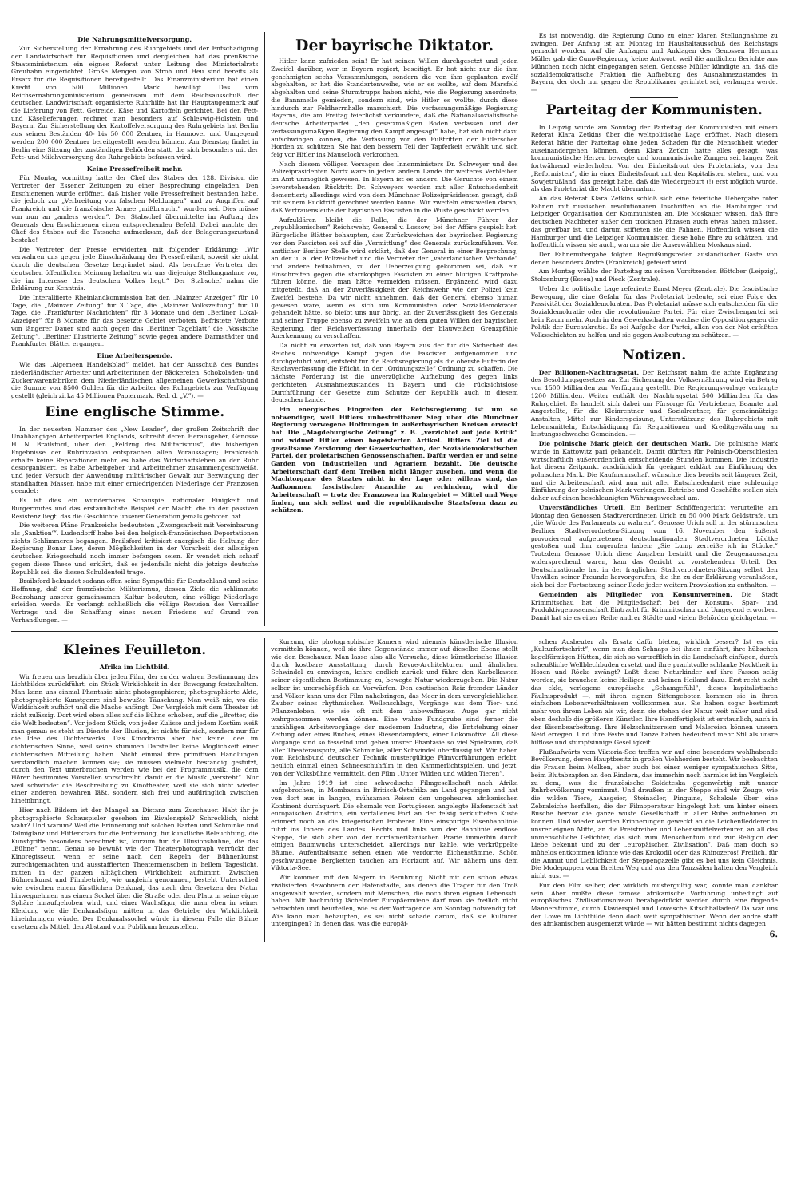Die Nahrungsmittelversorgung.
Zur Sicherstellung der Ernährung des Ruhrgebiets und der Entschädigung der Landwirtschaft für Requisitionen und dergleichen hat das preußische Staatsministerium ein eignes Referat unter Leitung des Ministerialrats Greuhahn eingerichtet. Große Mengen von Stroh und Heu sind bereits als Ersatz für die Requisitionen bereitgestellt. Das Finanzministerium hat einen Kredit von 500 Millionen Mark bewilligt. Das vom Reichsernährungsministerium gemeinsam mit dem Reichsausschuß der deutschen Landwirtschaft organisierte Ruhrhilfe hat ihr Hauptaugenmerk auf die Lieferung von Fett, Getreide, Käse und Kartoffeln gerichtet. Bei den Fett- und Käselieferungen rechnet man besonders auf Schleswig-Holstein und Bayern. Zur Sicherstellung der Kartoffelversorgung des Ruhrgebiets hat Berlin aus seinen Beständen 40- bis 50 000 Zentner, in Hannover und Umgegend werden 200 000 Zentner bereitgestellt werden können. Am Dienstag findet in Berlin eine Sitzung der zuständigen Behörden statt, die sich besonders mit der Fett- und Milchversorgung des Ruhrgebiets befassen wird.
Keine Pressefreiheit mehr.
Für Montag vormittag hatte der Chef des Stabes der 128. Division die Vertreter der Essener Zeitungen zu einer Besprechung eingeladen. Den Erschienenen wurde eröffnet, daß bisher volle Pressefreiheit bestanden habe, die jedoch zur „Verbreitung von falschen Meldungen“ und zu Angriffen auf Frankreich und die französische Armee „mißbraucht“ worden sei. Dies müsse von nun an „anders werden“. Der Stabschef übermittelte im Auftrag des Generals den Erschienenen einen entsprechenden Befehl. Dabei machte der Chef des Stabes auf die Tatsache aufmerksam, daß der Belagerungszustand bestehe!
Die Vertreter der Presse erwiderten mit folgender Erklärung: „Wir verwahren uns gegen jede Einschränkung der Pressefreiheit, soweit sie nicht durch die deutschen Gesetze begründet sind. Als berufene Vertreter der deutschen öffentlichen Meinung behalten wir uns diejenige Stellungnahme vor, die im Interesse des deutschen Volkes liegt.“ Der Stabschef nahm die Erklärung zur Kenntnis.
Die Interalliierte Rheinlandkommission hat den „Mainzer Anzeiger“ für 10 Tage, die „Mainzer Zeitung“ für 3 Tage, die „Mainzer Volkszeitung“ für 10 Tage, die „Frankfurter Nachrichten“ für 3 Monate und den „Berliner Lokal-Anzeiger“ für 8 Monate für das besetzte Gebiet verboten. Befristete Verbote von längerer Dauer sind auch gegen das „Berliner Tageblatt“ die „Vossische Zeitung“, „Berliner Illustrierte Zeitung“ sowie gegen andere Darmstädter und Frankfurter Blätter ergangen.
Eine Arbeiterspende.
Wie das „Algemeen Handelsblad“ meldet, hat der Ausschuß des Bundes niederländischer Arbeiter und Arbeiterinnen der Bäckereien, Schokoladen- und Zuckerwarenfabriken dem Niederländischen allgemeinen Gewerkschaftsbund die Summe von 8500 Gulden für die Arbeiter des Ruhrgebiets zur Verfügung gestellt (gleich zirka 45 Millionen Papiermark. Red. d. „V.“). —
Eine englische Stimme.
In der neuesten Nummer des „New Leader“, der großen Zeitschrift der Unabhängigen Arbeiterpartei Englands, schreibt deren Herausgeber, Genosse H. N. Brailsford, über den „Feldzug des Militarismus“, die bisherigen Ergebnisse der Ruhrinvasion entsprächen allen Voraussagen; Frankreich erhalte keine Reparationen mehr, es habe das Wirtschaftsleben an der Ruhr desorganisiert, es habe Arbeitgeber und Arbeitnehmer zusammengeschweißt, und jeder Versuch der Anwendung militärischer Gewalt zur Bezwingung der standhaften Massen habe mit einer erniedrigenden Niederlage der Franzosen geendet:
Es ist dies ein wunderbares Schauspiel nationaler Einigkeit und Bürgermutes und das erstaunlichste Beispiel der Macht, die in der passiven Resistenz liegt, das die Geschichte unserer Generation jemals geboten hat.
Die weiteren Pläne Frankreichs bedeuteten „Zwangsarbeit mit Vereinbarung als ‚Sanktion‘“. Ludendorff habe bei den belgisch-französischen Deportationen nichts Schlimmeres begangen. Brailsford kritisiert energisch die Haltung der Regierung Bonar Law, deren Möglichkeiten in der Vorarbeit der alleinigen deutschen Kriegsschuld noch immer befangen seien. Er wendet sich scharf gegen diese These und erklärt, daß es jedenfalls nicht die jetzige deutsche Republik sei, die diesen Schuldenteil trage.
Brailsford bekundet sodann offen seine Sympathie für Deutschland und seine Hoffnung, daß der französische Militarismus, dessen Ziele die schlimmste Bedrohung unserer gemeinsamen Kultur bedeuten, eine völlige Niederlage erleiden werde. Er verlangt schließlich die völlige Revision des Versailler Vertrags und die Schaffung eines neuen Friedens auf Grund von Verhandlungen. —
Der bayrische Diktator.
Hitler kann zufrieden sein! Er hat seinen Willen durchgesetzt und jeden Zweifel darüber, wer in Bayern regiert, beseitigt. Er hat nicht nur die ihm genehmigten sechs Versammlungen, sondern die von ihm geplanten zwölf abgehalten, er hat die Standartenweihe, wie er es wollte, auf dem Marsfeld abgehalten und seine Sturmtrupps haben nicht, wie die Regierung anordnete, die Bannmeile gemieden, sondern sind, wie Hitler es wollte, durch diese hindurch zur Feldherrnhalle marschiert. Die verfassungsmäßige Regierung Bayerns, die am Freitag feierlichst verkündete, daß die Nationalsozialistische deutsche Arbeiterpartei „den gesetzmäßigen Boden verlassen und der verfassungsmäßigen Regierung den Kampf angesagt“ habe, hat sich nicht dazu aufschwingen können, die Verfassung vor den Fußtritten der Hitlerschen Horden zu schützen. Sie hat den bessern Teil der Tapferkeit erwählt und sich feig vor Hitler ins Mauseloch verkrochen.
Nach diesem völligen Versagen des Innenministers Dr. Schweyer und des Polizeipräsidenten Nortz wäre in jedem andern Lande ihr weiteres Verbleiben im Amt unmöglich gewesen. In Bayern ist es anders. Die Gerüchte von einem bevorstehenden Rücktritt Dr. Schweyers werden mit aller Entschiedenheit dementiert; allerdings wird von dem Münchner Polizeipräsidenten gesagt, daß mit seinem Rücktritt gerechnet werden könne. Wir zweifeln einstweilen daran, daß Vertrauensleute der bayrischen Fascisten in die Wüste geschickt werden.
Aufzuklären bleibt die Rolle, die der Münchner Führer der „republikanischen“ Reichswehr, General v. Lossow, bei der Affäre gespielt hat. Bürgerliche Blätter behaupten, das Zurückweichen der bayrischen Regierung vor den Fascisten sei auf die „Vermittlung“ des Generals zurückzuführen. Von amtlicher Berliner Stelle wird erklärt, daß der General in einer Besprechung, an der u. a. der Polizeichef und die Vertreter der „vaterländischen Verbände“ und andere teilnahmen, zu der Ueberzeugung gekommen sei, daß ein Einschreiten gegen die starrköpfigen Fascisten zu einer blutigen Kraftprobe führen könne, die man hätte vermeiden müssen. Ergänzend wird dazu mitgeteilt, daß an der Zuverlässigkeit der Reichswehr wie der Polizei kein Zweifel bestehe. Da wir nicht annehmen, daß der General ebenso human gewesen wäre, wenn es sich um Kommunisten oder Sozialdemokraten gehandelt hätte, so bleibt uns nur übrig, an der Zuverlässigkeit des Generals und seiner Truppe ebenso zu zweifeln wie an dem guten Willen der bayrischen Regierung, der Reichsverfassung innerhalb der blauweißen Grenzpfähle Anerkennung zu verschaffen.
Da nicht zu erwarten ist, daß von Bayern aus der für die Sicherheit des Reiches notwendige Kampf gegen die Fascisten aufgenommen und durchgeführt wird, entsteht für die Reichsregierung als die oberste Hüterin der Reichsverfassung die Pflicht, in der „Ordnungszelle“ Ordnung zu schaffen. Die nächste Forderung ist die unverzügliche Aufhebung des gegen links gerichteten Ausnahmezustandes in Bayern und die rücksichtslose Durchführung der Gesetze zum Schutze der Republik auch in diesem deutschen Lande.
Ein energisches Eingreifen der Reichsregierung ist um so notwendiger, weil Hitlers unbestreitbarer Sieg über die Münchner Regierung verwegene Hoffnungen in außerbayrischen Kreisen erweckt hat. Die „Magdeburgische Zeitung“ z. B. „verzichtet auf jede Kritik“ und widmet Hitler einen begeisterten Artikel. Hitlers Ziel ist die gewaltsame Zerstörung der Gewerkschaften, der Sozialdemokratischen Partei, der proletarischen Genossenschaften. Dafür werden er und seine Garden von Industriellen und Agrariern bezahlt. Die deutsche Arbeiterschaft darf dem Treiben nicht länger zusehen, und wenn die Machtorgane des Staates nicht in der Lage oder willens sind, das Aufkommen fascistischer Anarchie zu verhindern, wird die Arbeiterschaft — trotz der Franzosen im Ruhrgebiet — Mittel und Wege finden, um sich selbst und die republikanische Staatsform dazu zu schützen.
Es ist notwendig, die Regierung Cuno zu einer klaren Stellungnahme zu zwingen. Der Anfang ist am Montag im Haushaltausschuß des Reichstags gemacht worden. Auf die Anfragen und Anklagen des Genossen Hermann Müller gab die Cuno-Regierung keine Antwort, weil die amtlichen Berichte aus München noch nicht eingegangen seien. Genosse Müller kündigte an, daß die sozialdemokratische Fraktion die Aufhebung des Ausnahmezustandes in Bayern, der doch nur gegen die Republikaner gerichtet sei, verlangen werde. —
Parteitag der Kommunisten.
In Leipzig wurde am Sonntag der Parteitag der Kommunisten mit einem Referat Klara Zetkins über die weltpolitische Lage eröffnet. Nach diesem Referat hätte der Parteitag ohne jeden Schaden für die Menschheit wieder auseinandergehen können, denn Klara Zetkin hatte alles gesagt, was kommunistische Herzen bewegte und kommunistische Zungen seit langer Zeit fortwährend wiederholen. Von der Einheitsfront des Proletariats, von den „Reformisten“, die in einer Einheitsfront mit den Kapitalisten stehen, und von Sowjetrußland, das gezeigt habe, daß die Wiedergeburt (!) erst möglich wurde, als das Proletariat die Macht übernahm.
An das Referat Klara Zetkins schloß sich eine feierliche Uebergabe roter Fahnen mit russischen revolutionären Inschriften an die Hamburger und Leipziger Organisation der Kommunisten an. Die Moskauer wissen, daß ihre deutschen Nachbeter außer den trocknen Phrasen auch etwas haben müssen, das greifbar ist, und darum stifteten sie die Fahnen. Hoffentlich wissen die Hamburger und die Leipziger Kommunisten diese hohe Ehre zu schätzen, und hoffentlich wissen sie auch, warum sie die Auserwählten Moskaus sind.
Der Fahnenübergabe folgten Begrüßungsreden ausländischer Gäste von denen besonders André (Frankreich) gefeiert wird.
Am Montag wählte der Parteitag zu seinen Vorsitzenden Böttcher (Leipzig), Stolzenburg (Essen) und Pieck (Zentrale).
Ueber die politische Lage referierte Ernst Meyer (Zentrale). Die fascistische Bewegung, die eine Gefahr für das Proletariat bedeute, sei eine Folge der Passivität der Sozialdemokraten. Das Proletariat müsse sich entscheiden für die Sozialdemokratie oder die revolutionäre Partei. Für eine Zwischenpartei sei kein Raum mehr. Auch in den Gewerkschaften wachse die Opposition gegen die Politik der Bureaukratie. Es sei Aufgabe der Partei, allen von der Not erfaßten Volksschichten zu helfen und sie gegen Ausbeutung zu schützen. —
Notizen.
Der Billionen-Nachtragsetat. Der Reichsrat nahm die achte Ergänzung des Besoldungsgesetzes an. Zur Sicherung der Volksernährung wird ein Betrag von 1500 Milliarden zur Verfügung gestellt. Die Regierungsvorlage verlangte 1200 Milliarden. Weiter enthält der Nachtragsetat 500 Milliarden für das Ruhrgebiet. Es handelt sich dabei um Fürsorge für Vertriebene, Beamte und Angestellte, für die Kleinrentner und Sozialrentner, für gemeinnützige Anstalten, Mittel zur Kinderspeisung, Unterstützung des Ruhrgebiets mit Lebensmitteln, Entschädigung für Requisitionen und Kreditgewährung an leistungsschwache Gemeinden. —
Die polnische Mark gleich der deutschen Mark. Die polnische Mark wurde in Kattowitz pari gehandelt. Damit dürften für Polnisch-Oberschlesien wirtschaftlich außerordentlich entscheidende Stunden kommen. Die Industrie hat diesen Zeitpunkt ausdrücklich für geeignet erklärt zur Einführung der polnischen Mark. Die Kaufmannschaft wünschte dies bereits seit längerer Zeit, und die Arbeiterschaft wird nun mit aller Entschiedenheit eine schleunige Einführung der polnischen Mark verlangen. Betriebe und Geschäfte stellen sich daher auf einen beschleunigten Währungswechsel um.
Unverständliches Urteil. Ein Berliner Schöffengericht verurteilte am Montag den Genossen Stadtverordneten Urich zu 50 000 Mark Geldstrafe, um „die Würde des Parlaments zu wahren“. Genosse Urich soll in der stürmischen Berliner Stadtverordneten-Sitzung vom 16. November den äußerst provozierend aufgetretenen deutschnationalen Stadtverordneten Lüdtke gestoßen und ihm zugerufen haben: „Sie Lump zerreiße ich in Stücke.“ Trotzdem Genosse Urich diese Angaben bestritt und die Zeugenaussagen widersprechend waren, kam das Gericht zu vorstehendem Urteil. Der Deutschnationale hat in der fraglichen Stadtverordneten-Sitzung selbst den Unwillen seiner Freunde hervorgerufen, die ihn zu der Erklärung veranlaßten, sich bei der Fortsetzung seiner Rede jeder weitern Provokation zu enthalten. —
Gemeinden als Mitglieder von Konsumvereinen. Die Stadt Krimmitschau hat die Mitgliedschaft bei der Konsum-, Spar- und Produktivgenossenschaft Eintracht für Krimmitschau und Umgegend erworben. Damit hat sie es einer Reihe andrer Städte und vielen Behörden gleichgetan. —
Kleines Feuilleton.
Afrika im Lichtbild.
Wir freuen uns herzlich über jeden Film, der zu der wahren Bestimmung des Lichtbildes zurückführt, ein Stück Wirklichkeit in der Bewegung festzuhalten. Man kann uns einmal Phantasie nicht photographieren; photographierte Akte, photographierte Kunstgenre sind bewußte Täuschung. Man weiß nie, wo die Wirklichkeit aufhört und die Mache anfängt. Der Vergleich mit dem Theater ist nicht zulässig. Dort wird eben alles auf die Bühne erhoben, auf die „Bretter, die die Welt bedeuten“. Vor jedem Stück, von jeder Kulisse und jedem Kostüm weiß man genau: es steht im Dienste der Illusion, ist nichts für sich, sondern nur für die Idee des Dichterwerks. Das Kinodrama aber hat keine Idee im dichterischen Sinne, weil seine stummen Darsteller keine Möglichkeit einer dichterischen Mitteilung haben. Nicht einmal ihre primitiven Handlungen verständlich machen können sie; sie müssen vielmehr beständig gestützt, durch den Text unterbrochen werden wie bei der Programmusik, die dem Hörer bestimmtes Vorstellen vorschreibt, damit er die Musik „versteht“. Nur weil schwindet die Beschreibung zu Kinotheater, weil sie sich nicht wieder einer anderen bewahren läßt, sondern sich frei und aufdringlich zwischen hineinbringt.
Hier nach Bildern ist der Mangel an Distanz zum Zuschauer. Habt ihr je photographierte Schauspieler gesehen im Rivalenspiel? Schrecklich, nicht wahr? Und warum? Weil die Erinnerung mit solchen Bärten und Schminke und Talmiglanz und Flitterkram für die Entfernung, für künstliche Beleuchtung, die Kunstgriffe besonders berechnet ist, kurzum für die Illusionsbühne, die das „Bühne“ nennt. Genau so bewußt wie der Theaterphotograph verrückt der Kinoregisseur, wenn er seine nach den Regeln der Bühnenkunst zurechtgemachten und ausstaffierten Theatermenschen in hellem Tageslicht, mitten in der ganzen alltäglichen Wirklichkeit aufnimmt. Zwischen Bühnenkunst und Filmbetrieb, wie ungleich genommen, besteht Unterschied wie zwischen einem fürstlichen Denkmal, das nach den Gesetzen der Natur hinwegnehmen aus einem Sockel über die Straße oder den Platz in seine eigne Sphäre hinaufgehoben wird, und einer Wachsfigur, die man eben in seiner Kleidung wie die Denkmalsfigur mitten in das Getriebe der Wirklichkeit hineinbringen würde. Der Denkmalssockel würde in diesem Falle die Bühne ersetzen als Mittel, den Abstand vom Publikum herzustellen.
Kurzum, die photographische Kamera wird niemals künstlerische Illusion vermitteln können, weil sie ihre Gegenstände immer auf dieselbe Ebene stellt wie den Beschauer. Man lasse also alle Versuche, diese künstlerische Illusion durch kostbare Ausstattung, durch Revue-Architekturen und ähnlichen Schwindel zu erzwingen, kehre endlich zurück und führe den Kurbelkasten seiner eigentlichen Bestimmung zu, bewegte Natur wiederzugeben. Die Natur selber ist unerschöpflich an Vorwürfen. Den exotischen Reiz fremder Länder und Völker kann uns der Film nahebringen, das Meer in dem unvergleichlichen Zauber seines rhythmischen Wellenschlags, Vorgänge aus dem Tier- und Pflanzenleben, wie sie oft mit dem unbewaffneten Auge gar nicht wahrgenommen werden können. Eine wahre Fundgrube sind ferner die unzähligen Arbeitsvorgänge der modernen Industrie, die Entstehung einer Zeitung oder eines Buches, eines Riesendampfers, einer Lokomotive. All diese Vorgänge sind so fesselnd und geben unsrer Phantasie so viel Spielraum, daß aller Theaterausputz, alle Schminke, aller Schwindel überflüssig ist. Wir haben vom Reichsbund deutscher Technik mustergültige Filmvorführungen erlebt, neulich einmal einen Schneeschuhfilm in den Kammerlichtspielen, und jetzt, von der Volksbühne vermittelt, den Film „Unter Wilden und wilden Tieren“.
Im Jahre 1919 ist eine schwedische Filmgesellschaft nach Afrika aufgebrochen, in Mombassa in Britisch-Ostafrika an Land gegangen und hat von dort aus in langen, mühsamen Reisen den ungeheuren afrikanischen Kontinent durchquert. Die ehemals von Portugiesen angelegte Hafenstadt hat europäischen Anstrich; ein verfallenes Fort an der felsig zerklüfteten Küste erinnert noch an die kriegerischen Eroberer. Eine einspurige Eisenbahnlinie führt ins Innere des Landes. Rechts und links von der Bahnlinie endlose Steppe, die sich aber von der nordamerikanischen Prärie immerhin durch einigen Baumwuchs unterscheidet, allerdings nur kahle, wie verkrüppelte Bäume. Aufenthaltsame sehen einen wie verdorrte Eichenstämme. Schön geschwungene Bergketten tauchen am Horizont auf. Wir nähern uns dem Viktoria-See.
Wir kommen mit den Negern in Berührung. Nicht mit den schon etwas zivilisierten Bewohnern der Hafenstädte, aus denen die Träger für den Troß ausgewählt werden, sondern mit Menschen, die noch ihren eignen Lebensstil haben. Mit hochmütig lächelnder Europäermiene darf man sie freilich nicht betrachten und beurteilen, wie es der Vortragende am Sonntag notwendig tat. Wie kann man behaupten, es sei nicht schade darum, daß sie Kulturen untergingen? In denen das, was die europäi-
schen Ausbeuter als Ersatz dafür bieten, wirklich besser? Ist es ein „Kulturfortschritt“, wenn man den Schnaps bei ihnen einführt, ihre hübschen kegelförmigen Hütten, die sich so vortrefflich in die Landschaft einfügen, durch scheußliche Wellblechbuden ersetzt und ihre prachtvolle schlanke Nacktheit in Hosen und Röcke zwängt? Laßt diese Naturkinder auf ihre Fasson selig werden, sie brauchen keine Heiligen und keinen Heiland dazu. Erst recht nicht das ekle, verlogene europäische „Schamgefühl“, dieses kapitalistische Fäulnisprodukt —, mit ihren eignen Sittengeboten kommen sie in ihren einfachen Lebensverhältnissen vollkommen aus. Sie haben sogar bestimmt mehr von ihrem Leben als wir, denn sie stehen der Natur weit näher und sind eben deshalb die größeren Künstler. Ihre Handfertigkeit ist erstaunlich, auch in der Eisenbearbeitung. Ihre Holzschnitzereien und Malereien können unsern Neid erregen. Und ihre Feste und Tänze haben bedeutend mehr Stil als unsre hilflose und stumpfsinnige Geselligkeit.
Flußaufwärts vom Viktoria-See treffen wir auf eine besonders wohlhabende Bevölkerung, deren Hauptbesitz in großen Viehherden besteht. Wir beobachten die Frauen beim Melken, aber auch bei einer weniger sympathischen Sitte, beim Blutabzapfen an den Rindern, das immerhin noch harmlos ist im Vergleich zu dem, was die französische Soldateska gegenwärtig mit unsrer Ruhrbevölkerung vornimmt. Und draußen in der Steppe sind wir Zeuge, wie die wilden Tiere, Aasgeier, Steinadler, Pinguine, Schakale über eine Zebraleiche herfallen, die der Filmoperateur hingelegt hat, um hinter einem Busche hervor die ganze wüste Gesellschaft in aller Ruhe aufnehmen zu können. Und wieder werden Erinnerungen geweckt an die Leichenfledderer in unsrer eignen Mitte, an die Preistreiber und Lebensmittelverteurer, an all das unmenschliche Gelichter, das sich zum Menschentum und zur Religion der Liebe bekennt und zu der „europäischen Zivilisation“. Daß man doch so mühelos entkommen könnte wie das Krokodil oder das Rhinozeros! Freilich, für die Anmut und Lieblichkeit der Steppengazelle gibt es bei uns kein Gleichnis. Die Modepuppen vom Breiten Weg und aus den Tanzsälen halten den Vergleich nicht aus. —
Für den Film selber, der wirklich mustergültig war, konnte man dankbar sein. Aber mußte diese famose afrikanische Vorführung unbedingt auf europäisches Zivilisationsniveau herabgedrückt werden durch eine fingende Männerstimme, durch Klavierspiel und Löwesche Kitschballaden? Da war uns der Löwe im Lichtbilde denn doch weit sympathischer. Wenn der andre statt des afrikanischen ausgemerzt würde — wir hätten bestimmt nichts dagegen!
6.